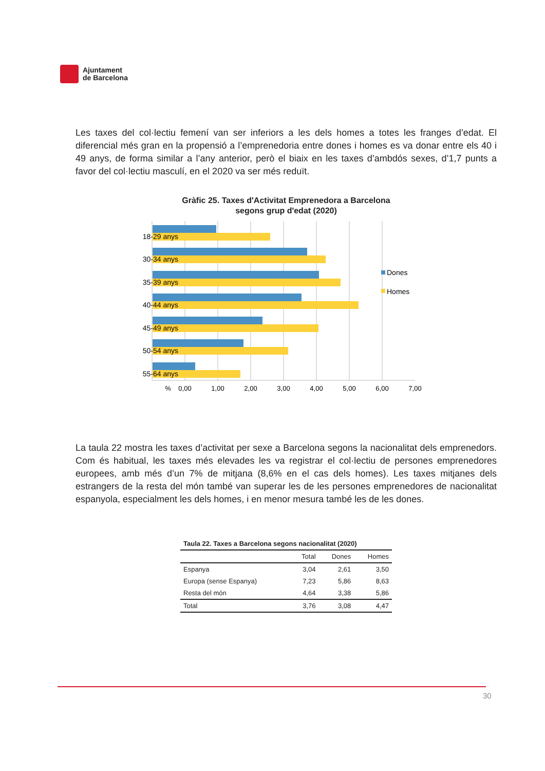Ajuntament
de Barcelona
Les taxes del col·lectiu femení van ser inferiors a les dels homes a totes les franges d’edat. El diferencial més gran en la propensió a l’emprenedoria entre dones i homes es va donar entre els 40 i 49 anys, de forma similar a l’any anterior, però el biaix en les taxes d’ambdós sexes, d’1,7 punts a favor del col·lectiu masculí, en el 2020 va ser més reduït.
Gràfic 25. Taxes d'Activitat Emprenedora a Barcelona
segons grup d'edat (2020)
18-29 anys
30-34 anys
35-39 anys
40-44 anys
45-49 anys
50-54 anys
55-64 anys
Dones
Homes
%
0,00
1,00
2,00
3,00
4,00
5,00
6,00
7,00
La taula 22 mostra les taxes d’activitat per sexe a Barcelona segons la nacionalitat dels emprenedors. Com és habitual, les taxes més elevades les va registrar el col·lectiu de persones emprenedores europees, amb més d’un 7% de mitjana (8,6% en el cas dels homes). Les taxes mitjanes dels estrangers de la resta del món també van superar les de les persones emprenedores de nacionalitat espanyola, especialment les dels homes, i en menor mesura també les de les dones.
| Taula 22. Taxes a Barcelona segons nacionalitat (2020) | | | |
| | Total | Dones | Homes |
| Espanya | 3,04 | 2,61 | 3,50 |
| Europa (sense Espanya) | 7,23 | 5,86 | 8,63 |
| Resta del món | 4,64 | 3,38 | 5,86 |
| Total | 3,76 | 3,08 | 4,47 |
30